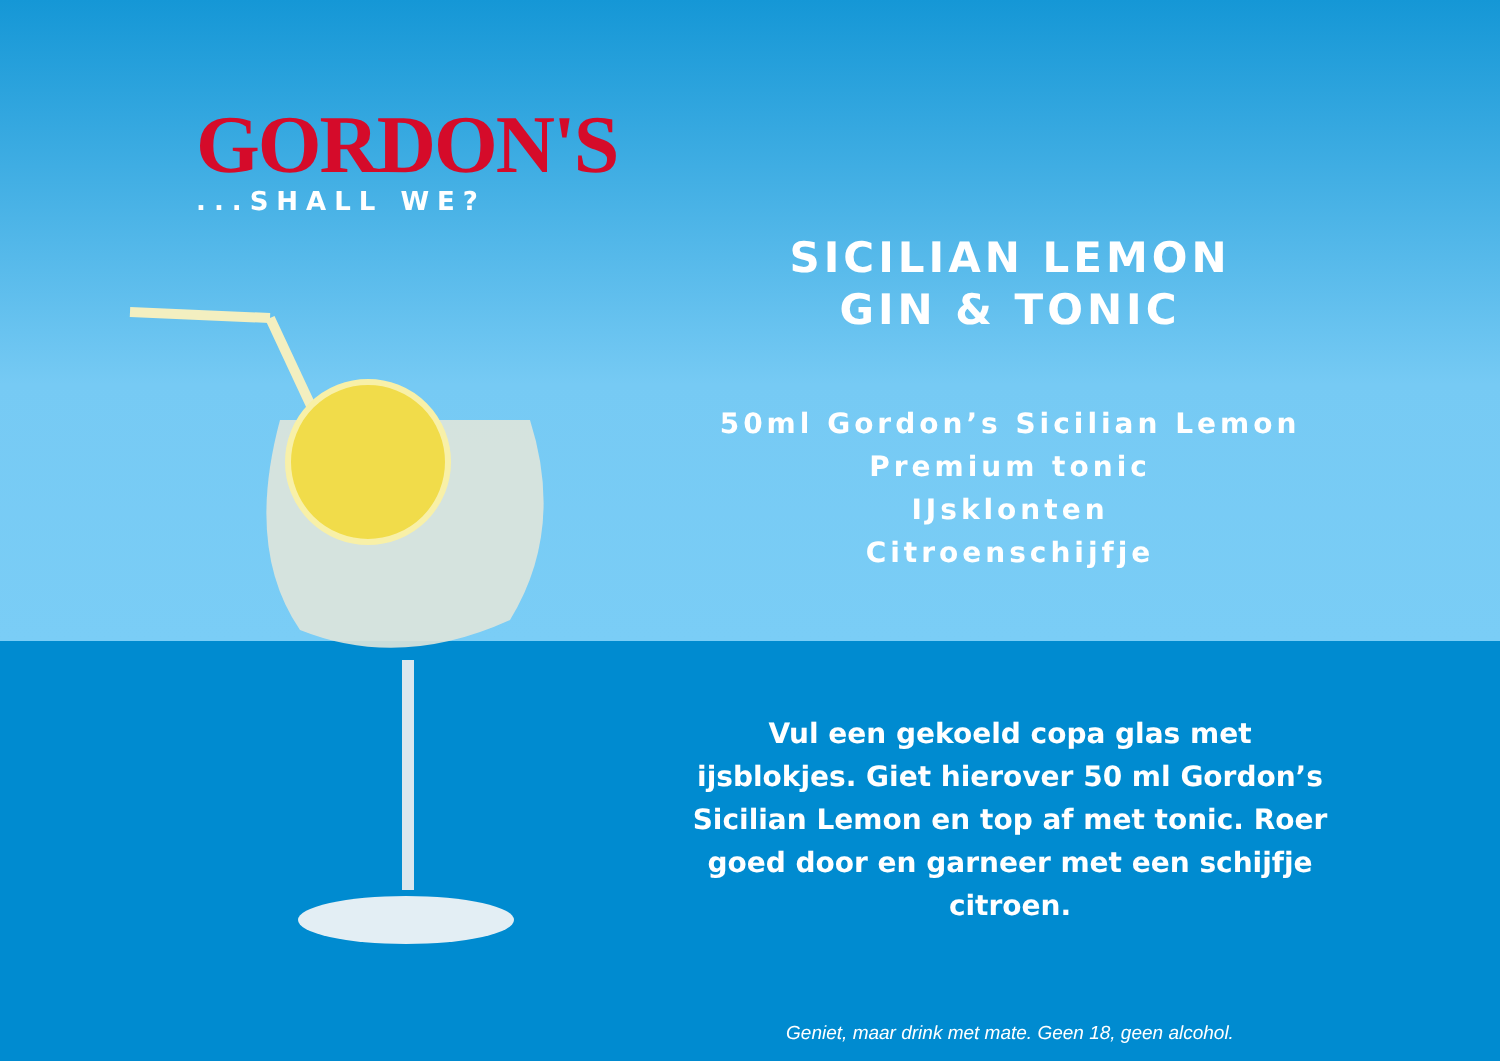GORDON'S
...SHALL WE?
SICILIAN LEMON
GIN & TONIC
50ml Gordon’s Sicilian Lemon
Premium tonic
IJsklonten
Citroenschijfje
Vul een gekoeld copa glas met
ijsblokjes. Giet hierover 50 ml Gordon’s
Sicilian Lemon en top af met tonic. Roer
goed door en garneer met een schijfje
citroen.
Geniet, maar drink met mate. Geen 18, geen alcohol.